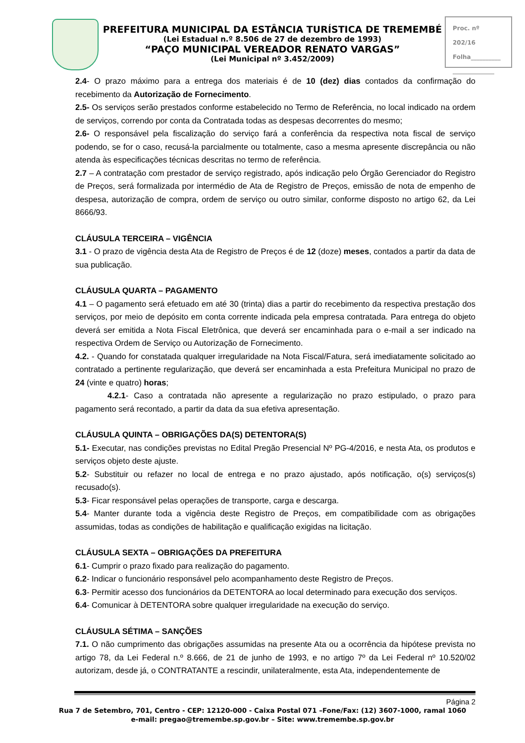PREFEITURA MUNICIPAL DA ESTÂNCIA TURÍSTICA DE TREMEMBÉ
(Lei Estadual n.º 8.506 de 27 de dezembro de 1993)
“PAÇO MUNICIPAL VEREADOR RENATO VARGAS”
(Lei Municipal nº 3.452/2009)
Proc. nº 202/16
Folha__________
______________
2.4- O prazo máximo para a entrega dos materiais é de 10 (dez) dias contados da confirmação do recebimento da Autorização de Fornecimento.
2.5- Os serviços serão prestados conforme estabelecido no Termo de Referência, no local indicado na ordem de serviços, correndo por conta da Contratada todas as despesas decorrentes do mesmo;
2.6- O responsável pela fiscalização do serviço fará a conferência da respectiva nota fiscal de serviço podendo, se for o caso, recusá-la parcialmente ou totalmente, caso a mesma apresente discrepância ou não atenda às especificações técnicas descritas no termo de referência.
2.7 – A contratação com prestador de serviço registrado, após indicação pelo Órgão Gerenciador do Registro de Preços, será formalizada por intermédio de Ata de Registro de Preços, emissão de nota de empenho de despesa, autorização de compra, ordem de serviço ou outro similar, conforme disposto no artigo 62, da Lei 8666/93.
CLÁUSULA TERCEIRA – VIGÊNCIA
3.1 - O prazo de vigência desta Ata de Registro de Preços é de 12 (doze) meses, contados a partir da data de sua publicação.
CLÁUSULA QUARTA – PAGAMENTO
4.1 – O pagamento será efetuado em até 30 (trinta) dias a partir do recebimento da respectiva prestação dos serviços, por meio de depósito em conta corrente indicada pela empresa contratada. Para entrega do objeto deverá ser emitida a Nota Fiscal Eletrônica, que deverá ser encaminhada para o e-mail a ser indicado na respectiva Ordem de Serviço ou Autorização de Fornecimento.
4.2. - Quando for constatada qualquer irregularidade na Nota Fiscal/Fatura, será imediatamente solicitado ao contratado a pertinente regularização, que deverá ser encaminhada a esta Prefeitura Municipal no prazo de 24 (vinte e quatro) horas;
4.2.1- Caso a contratada não apresente a regularização no prazo estipulado, o prazo para pagamento será recontado, a partir da data da sua efetiva apresentação.
CLÁUSULA QUINTA – OBRIGAÇÕES DA(S) DETENTORA(S)
5.1- Executar, nas condições previstas no Edital Pregão Presencial Nº PG-4/2016, e nesta Ata, os produtos e serviços objeto deste ajuste.
5.2- Substituir ou refazer no local de entrega e no prazo ajustado, após notificação, o(s) serviços(s) recusado(s).
5.3- Ficar responsável pelas operações de transporte, carga e descarga.
5.4- Manter durante toda a vigência deste Registro de Preços, em compatibilidade com as obrigações assumidas, todas as condições de habilitação e qualificação exigidas na licitação.
CLÁUSULA SEXTA – OBRIGAÇÕES DA PREFEITURA
6.1- Cumprir o prazo fixado para realização do pagamento.
6.2- Indicar o funcionário responsável pelo acompanhamento deste Registro de Preços.
6.3- Permitir acesso dos funcionários da DETENTORA ao local determinado para execução dos serviços.
6.4- Comunicar à DETENTORA sobre qualquer irregularidade na execução do serviço.
CLÁUSULA SÉTIMA – SANÇÕES
7.1. O não cumprimento das obrigações assumidas na presente Ata ou a ocorrência da hipótese prevista no artigo 78, da Lei Federal n.º 8.666, de 21 de junho de 1993, e no artigo 7º da Lei Federal nº 10.520/02 autorizam, desde já, o CONTRATANTE a rescindir, unilateralmente, esta Ata, independentemente de
Página 2
Rua 7 de Setembro, 701, Centro - CEP: 12120-000 - Caixa Postal 071 –Fone/Fax: (12) 3607-1000, ramal 1060
e-mail: pregao@tremembe.sp.gov.br – Site: www.tremembe.sp.gov.br